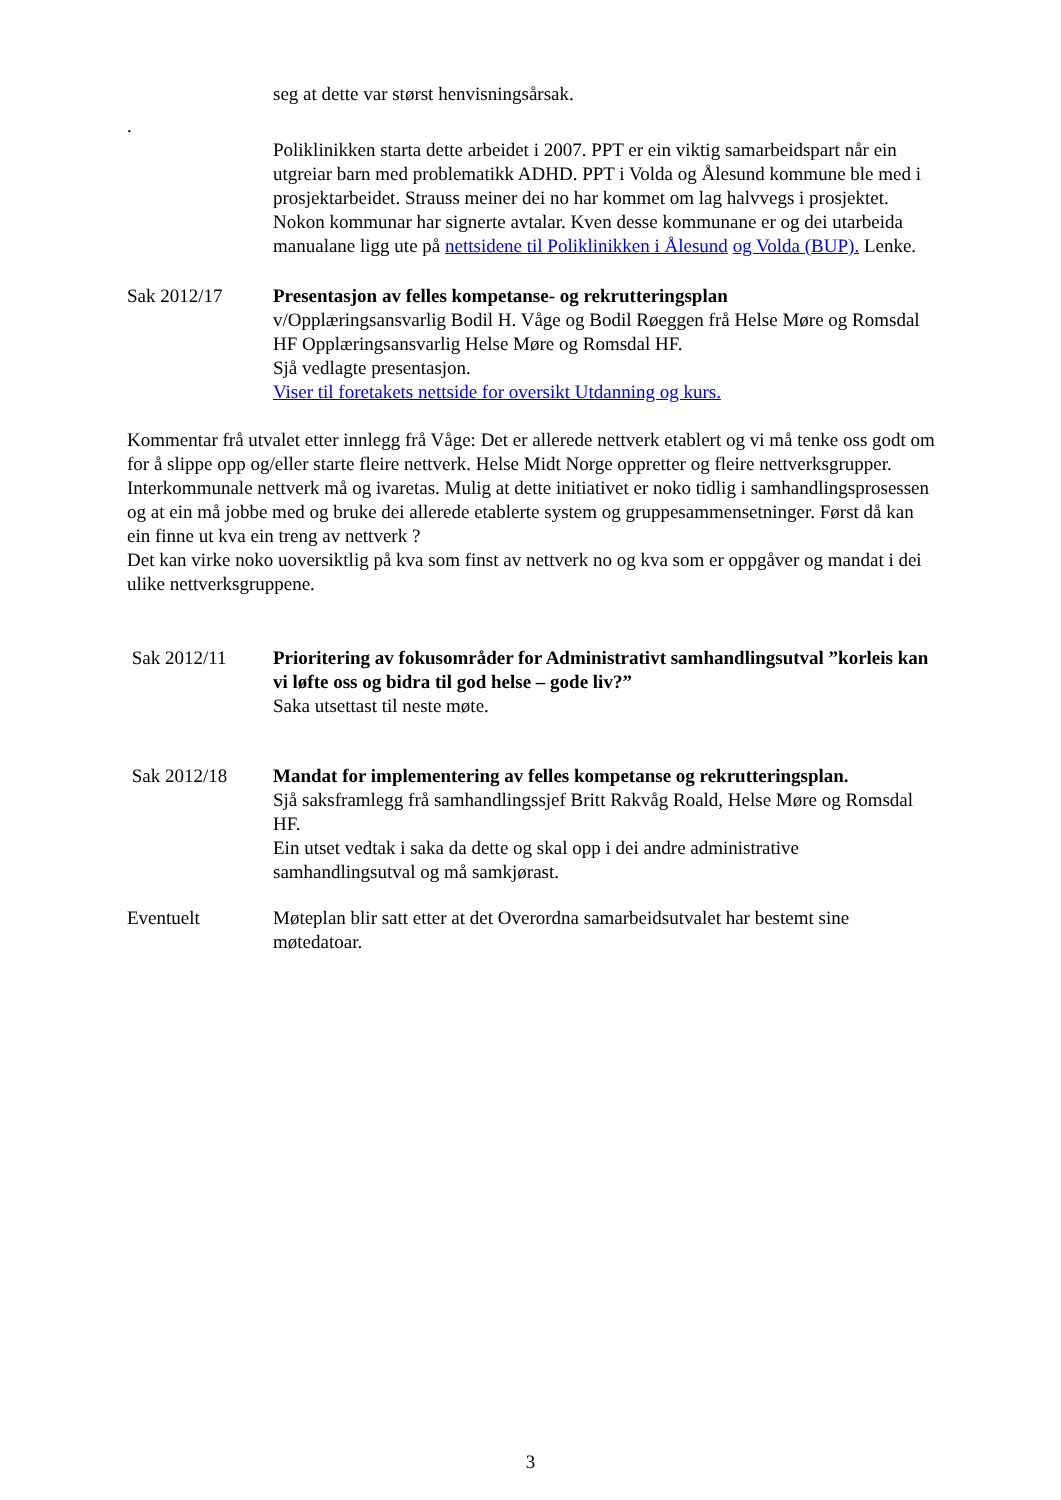seg at dette var størst henvisningsårsak.
.
Poliklinikken starta dette arbeidet i 2007. PPT er ein viktig samarbeidspart når ein utgreiar barn med problematikk ADHD. PPT i Volda og Ålesund kommune ble med i prosjektarbeidet. Strauss meiner dei no har kommet om lag halvvegs i prosjektet. Nokon kommunar har signerte avtalar. Kven desse kommunane er og dei utarbeida manualane ligg ute på nettsidene til Poliklinikken i Ålesund og Volda (BUP). Lenke.
Sak 2012/17 Presentasjon av felles kompetanse- og rekrutteringsplan
v/Opplæringsansvarlig Bodil H. Våge og Bodil Røeggen frå Helse Møre og Romsdal HF Opplæringsansvarlig Helse Møre og Romsdal HF.
Sjå vedlagte presentasjon.
Viser til foretakets nettside for oversikt Utdanning og kurs.
Kommentar frå utvalet etter innlegg frå Våge: Det er allerede nettverk etablert og vi må tenke oss godt om for å slippe opp og/eller starte fleire nettverk. Helse Midt Norge oppretter og fleire nettverksgrupper. Interkommunale nettverk må og ivaretas. Mulig at dette initiativet er noko tidlig i samhandlingsprosessen og at ein må jobbe med og bruke dei allerede etablerte system og gruppesammensetninger. Først då kan ein finne ut kva ein treng av nettverk ?
Det kan virke noko uoversiktlig på kva som finst av nettverk no og kva som er oppgåver og mandat i dei ulike nettverksgruppene.
Sak 2012/11 Prioritering av fokusområder for Administrativt samhandlingsutval ”korleis kan vi løfte oss og bidra til god helse – gode liv?”
Saka utsettast til neste møte.
Sak 2012/18 Mandat for implementering av felles kompetanse og rekrutteringsplan.
Sjå saksframlegg frå samhandlingssjef Britt Rakvåg Roald, Helse Møre og Romsdal HF.
Ein utset vedtak i saka da dette og skal opp i dei andre administrative samhandlingsutval og må samkjørast.
Eventuelt Møteplan blir satt etter at det Overordna samarbeidsutvalet har bestemt sine møtedatoar.
3